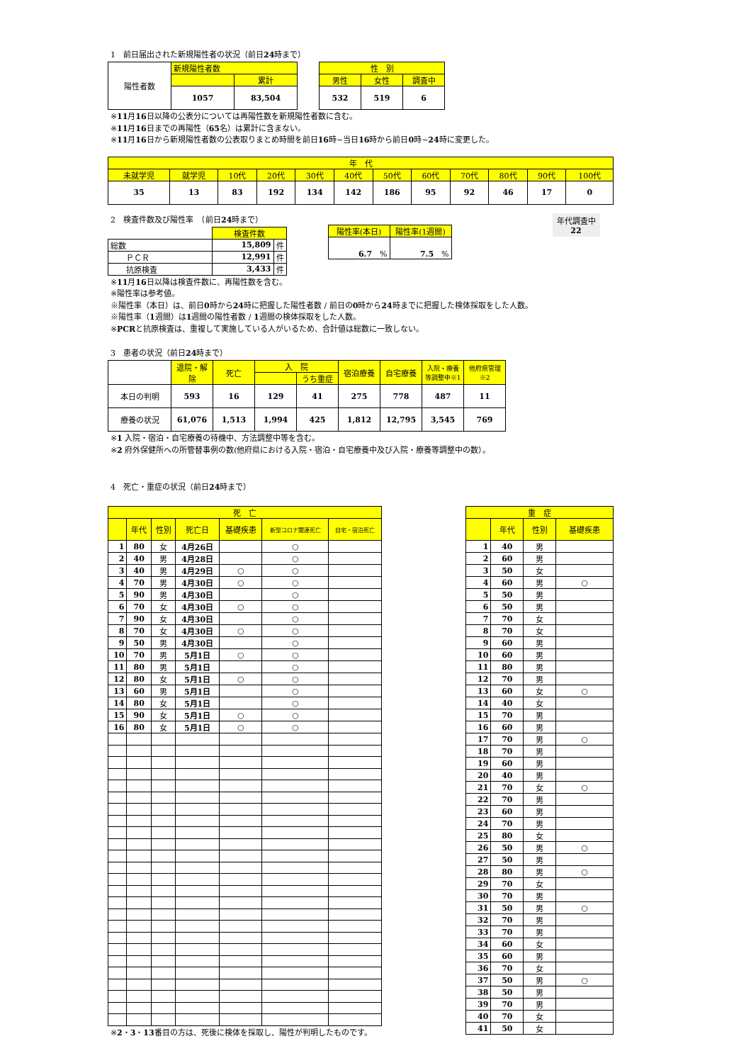1　前日届出された新規陽性者の状況（前日24時まで）
| 陽性者数 | 新規陽性者数 | |
| | | 累計 |
| | 1057 | 83,504 |
| 性 別 | | |
| --- | --- | --- |
| 男性 | 女性 | 調査中 |
| 532 | 519 | 6 |
※11月16日以降の公表分については再陽性数を新規陽性者数に含む。
※11月16日までの再陽性（65名）は累計に含まない。
※11月16日から新規陽性者数の公表取りまとめ時間を前日16時~当日16時から前日0時~24時に変更した。
| 年 代 | | | | | | | | | | | |
| --- | --- | --- | --- | --- | --- | --- | --- | --- | --- | --- | --- |
| 未就学児 | 就学児 | 10代 | 20代 | 30代 | 40代 | 50代 | 60代 | 70代 | 80代 | 90代 | 100代 |
| 35 | 13 | 83 | 192 | 134 | 142 | 186 | 95 | 92 | 46 | 17 | 0 |
2　検査件数及び陽性率　（前日24時まで）
| | 検査件数 | |
| 総数 | 15,809 | 件 |
| ＰＣＲ | 12,991 | 件 |
| 抗原検査 | 3,433 | 件 |
| 陽性率(本日) | 陽性率(1週間) |
| --- | --- |
| 6.7 % | 7.5 % |
年代調査中
22
※11月16日以降は検査件数に、再陽性数を含む。
※陽性率は参考値。
※陽性率（本日）は、前日0時から24時に把握した陽性者数 / 前日の0時から24時までに把握した検体採取をした人数。
※陽性率（1週間）は1週間の陽性者数 / 1週間の検体採取をした人数。
※PCRと抗原検査は、重複して実施している人がいるため、合計値は総数に一致しない。
3　患者の状況（前日24時まで）
| | 退院・解除 | 死亡 | 入 院 | | 宿泊療養 | 自宅療養 | 入院・療養等調整中※1 | 他府県管理 ※2 |
| | | | | うち重症 | | | | |
| 本日の判明 | 593 | 16 | 129 | 41 | 275 | 778 | 487 | 11 |
| 療養の状況 | 61,076 | 1,513 | 1,994 | 425 | 1,812 | 12,795 | 3,545 | 769 |
※1 入院・宿泊・自宅療養の待機中、方法調整中等を含む。
※2 府外保健所への所管替事例の数(他府県における入院・宿泊・自宅療養中及び入院・療養等調整中の数）。
4　死亡・重症の状況（前日24時まで）
| 死 亡 | | | | | | |
| --- | --- | --- | --- | --- | --- | --- |
| | 年代 | 性別 | 死亡日 | 基礎疾患 | 新型コロナ関連死亡 | 自宅・宿泊死亡 |
| 1 | 80 | 女 | 4月26日 | | ○ | |
| 2 | 40 | 男 | 4月28日 | | ○ | |
| 3 | 40 | 男 | 4月29日 | ○ | ○ | |
| 4 | 70 | 男 | 4月30日 | ○ | ○ | |
| 5 | 90 | 男 | 4月30日 | | ○ | |
| 6 | 70 | 女 | 4月30日 | ○ | ○ | |
| 7 | 90 | 女 | 4月30日 | | ○ | |
| 8 | 70 | 女 | 4月30日 | ○ | ○ | |
| 9 | 50 | 男 | 4月30日 | | ○ | |
| 10 | 70 | 男 | 5月1日 | ○ | ○ | |
| 11 | 80 | 男 | 5月1日 | | ○ | |
| 12 | 80 | 女 | 5月1日 | ○ | ○ | |
| 13 | 60 | 男 | 5月1日 | | ○ | |
| 14 | 80 | 女 | 5月1日 | | ○ | |
| 15 | 90 | 女 | 5月1日 | ○ | ○ | |
| 16 | 80 | 女 | 5月1日 | ○ | ○ | |
※2・3・13番目の方は、死後に検体を採取し、陽性が判明したものです。
| 重 症 | | | |
| --- | --- | --- | --- |
| | 年代 | 性別 | 基礎疾患 |
| 1 | 40 | 男 | |
| 2 | 60 | 男 | |
| 3 | 50 | 女 | |
| 4 | 60 | 男 | ○ |
| 5 | 50 | 男 | |
| 6 | 50 | 男 | |
| 7 | 70 | 女 | |
| 8 | 70 | 女 | |
| 9 | 60 | 男 | |
| 10 | 60 | 男 | |
| 11 | 80 | 男 | |
| 12 | 70 | 男 | |
| 13 | 60 | 女 | ○ |
| 14 | 40 | 女 | |
| 15 | 70 | 男 | |
| 16 | 60 | 男 | |
| 17 | 70 | 男 | ○ |
| 18 | 70 | 男 | |
| 19 | 60 | 男 | |
| 20 | 40 | 男 | |
| 21 | 70 | 女 | ○ |
| 22 | 70 | 男 | |
| 23 | 60 | 男 | |
| 24 | 70 | 男 | |
| 25 | 80 | 女 | |
| 26 | 50 | 男 | ○ |
| 27 | 50 | 男 | |
| 28 | 80 | 男 | ○ |
| 29 | 70 | 女 | |
| 30 | 70 | 男 | |
| 31 | 50 | 男 | ○ |
| 32 | 70 | 男 | |
| 33 | 70 | 男 | |
| 34 | 60 | 女 | |
| 35 | 60 | 男 | |
| 36 | 70 | 女 | |
| 37 | 50 | 男 | ○ |
| 38 | 50 | 男 | |
| 39 | 70 | 男 | |
| 40 | 70 | 女 | |
| 41 | 50 | 女 | |